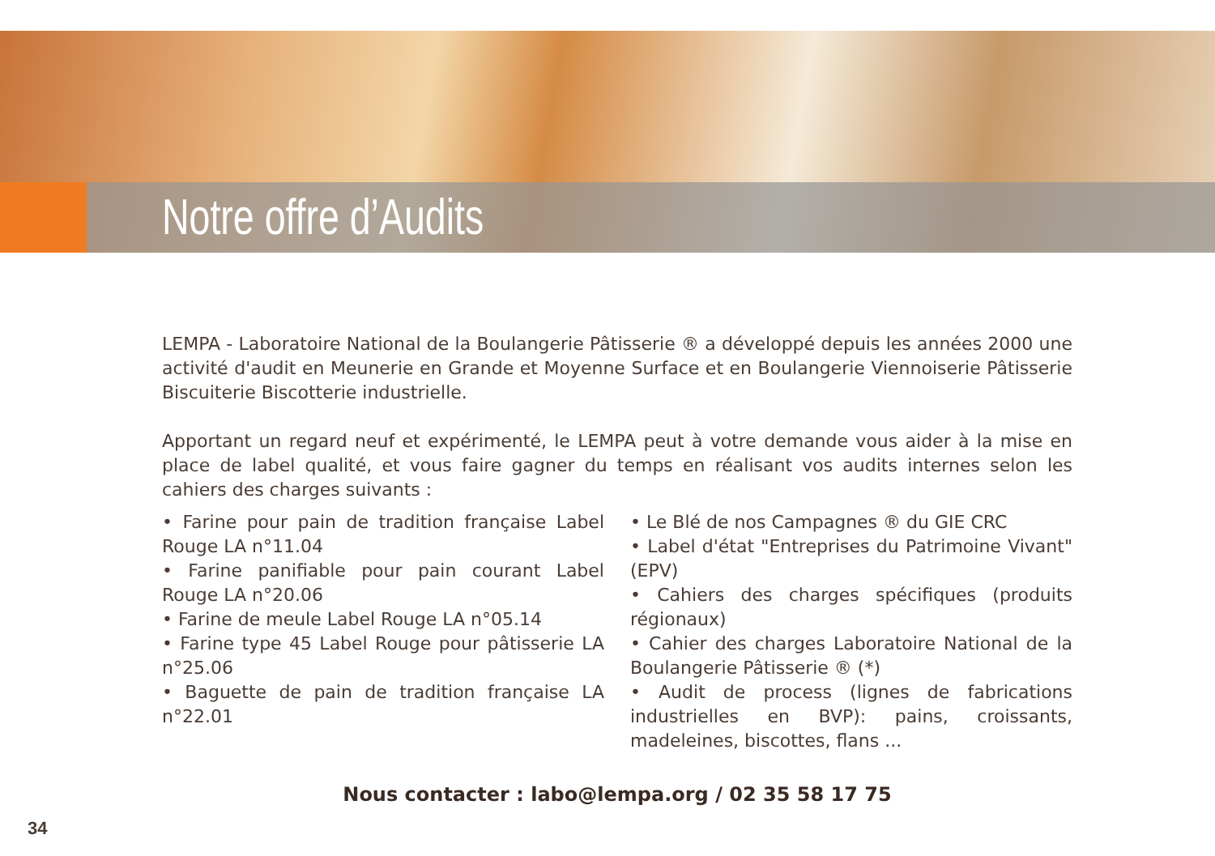Notre offre d’Audits
LEMPA - Laboratoire National de la Boulangerie Pâtisserie ® a développé depuis les années 2000 une activité d'audit en Meunerie en Grande et Moyenne Surface et en Boulangerie Viennoiserie Pâtisserie Biscuiterie Biscotterie industrielle.
Apportant un regard neuf et expérimenté, le LEMPA peut à votre demande vous aider à la mise en place de label qualité, et vous faire gagner du temps en réalisant vos audits internes selon les cahiers des charges suivants :
• Farine pour pain de tradition française Label Rouge LA n°11.04
• Farine panifiable pour pain courant Label Rouge LA n°20.06
• Farine de meule Label Rouge LA n°05.14
• Farine type 45 Label Rouge pour pâtisserie LA n°25.06
• Baguette de pain de tradition française LA n°22.01
• Le Blé de nos Campagnes ® du GIE CRC
• Label d'état "Entreprises du Patrimoine Vivant" (EPV)
• Cahiers des charges spécifiques (produits régionaux)
• Cahier des charges Laboratoire National de la Boulangerie Pâtisserie ® (*)
• Audit de process (lignes de fabrications industrielles en BVP): pains, croissants, madeleines, biscottes, flans ...
Nous contacter : labo@lempa.org / 02 35 58 17 75
34